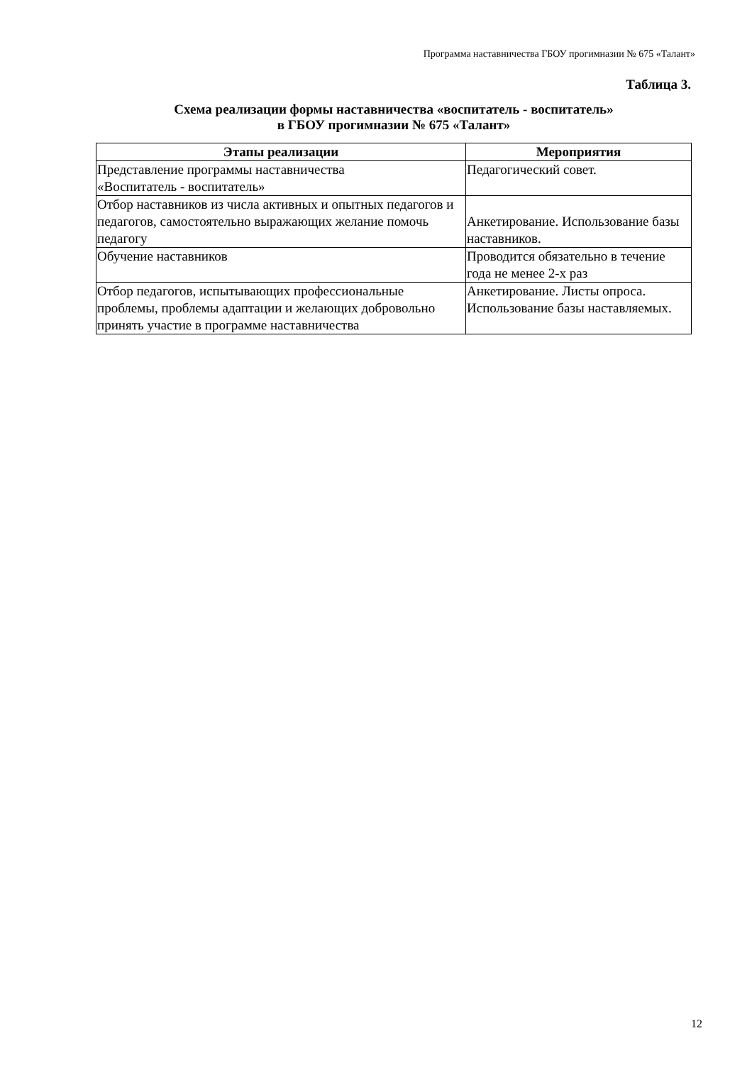Программа наставничества ГБОУ прогимназии № 675 «Талант»
Таблица 3.
Схема реализации формы наставничества «воспитатель - воспитатель»
в ГБОУ прогимназии № 675 «Талант»
| Этапы реализации | Мероприятия |
| --- | --- |
| Представление программы наставничества «Воспитатель - воспитатель» | Педагогический совет. |
| Отбор наставников из числа активных и опытных педагогов и педагогов, самостоятельно выражающих желание помочь педагогу | Анкетирование. Использование базы наставников. |
| Обучение наставников | Проводится обязательно в течение года не менее 2-х раз |
| Отбор педагогов, испытывающих профессиональные проблемы, проблемы адаптации и желающих добровольно принять участие в программе наставничества | Анкетирование. Листы опроса. Использование базы наставляемых. |
12